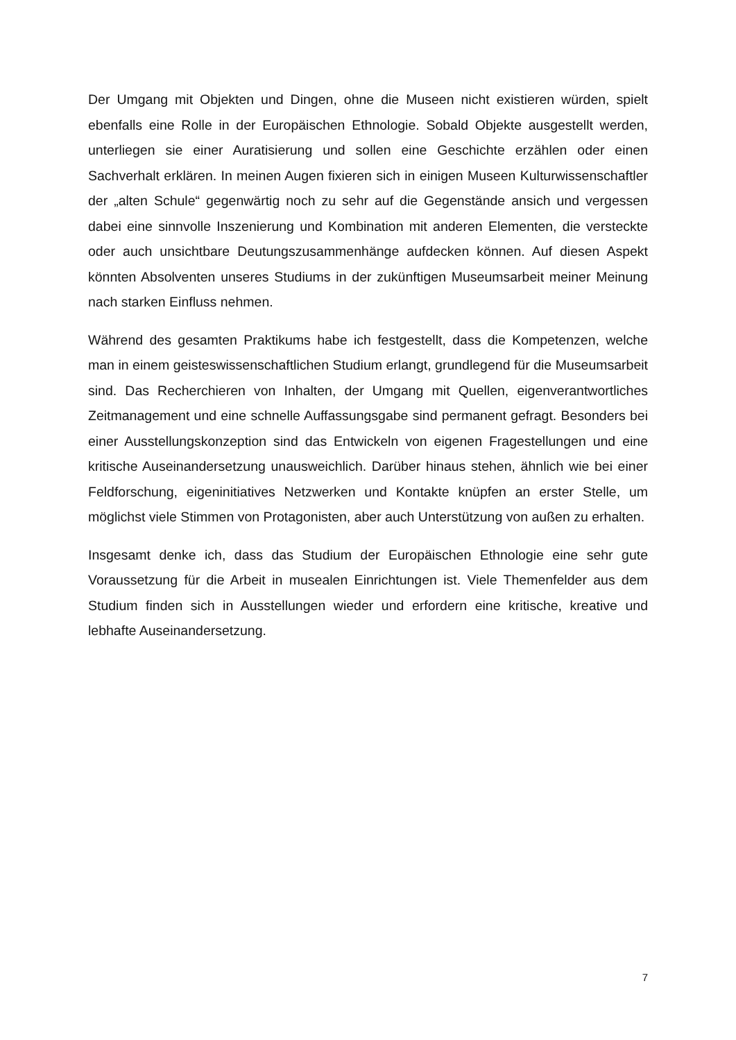Der Umgang mit Objekten und Dingen, ohne die Museen nicht existieren würden, spielt ebenfalls eine Rolle in der Europäischen Ethnologie. Sobald Objekte ausge­stellt werden, unterliegen sie einer Auratisierung und sollen eine Geschichte erzählen oder einen Sachverhalt erklären. In meinen Augen fixieren sich in einigen Museen Kulturwissenschaftler der „alten Schule“ gegenwärtig noch zu sehr auf die Gegen­stände ansich und vergessen dabei eine sinnvolle Inszenierung und Kombination mit anderen Elementen, die versteckte oder auch unsichtbare Deutungszusammenhän­ge aufdecken können. Auf diesen Aspekt könnten Absolventen unseres Studiums in der zukünftigen Museumsarbeit meiner Meinung nach starken Einfluss nehmen.
Während des gesamten Praktikums habe ich festgestellt, dass die Kompetenzen, welche man in einem geisteswissenschaftlichen Studium erlangt, grundlegend für die Museumsarbeit sind. Das Recherchieren von Inhalten, der Umgang mit Quellen, ei­genverantwortliches Zeitmanagement und eine schnelle Auffassungsgabe sind per­manent gefragt. Besonders bei einer Ausstellungskonzeption sind das Entwickeln von eigenen Fragestellungen und eine kritische Auseinandersetzung unausweichlich. Darüber hinaus stehen, ähnlich wie bei einer Feldforschung, eigeninitiatives Netz­werken und Kontakte knüpfen an erster Stelle, um möglichst viele Stimmen von Pro­tagonisten, aber auch Unterstützung von außen zu erhalten.
Insgesamt denke ich, dass das Studium der Europäischen Ethnologie eine sehr gute Voraussetzung für die Arbeit in musealen Einrichtungen ist. Viele Themenfelder aus dem Studium finden sich in Ausstellungen wieder und erfordern eine kritische, kreati­ve und lebhafte Auseinandersetzung.
7